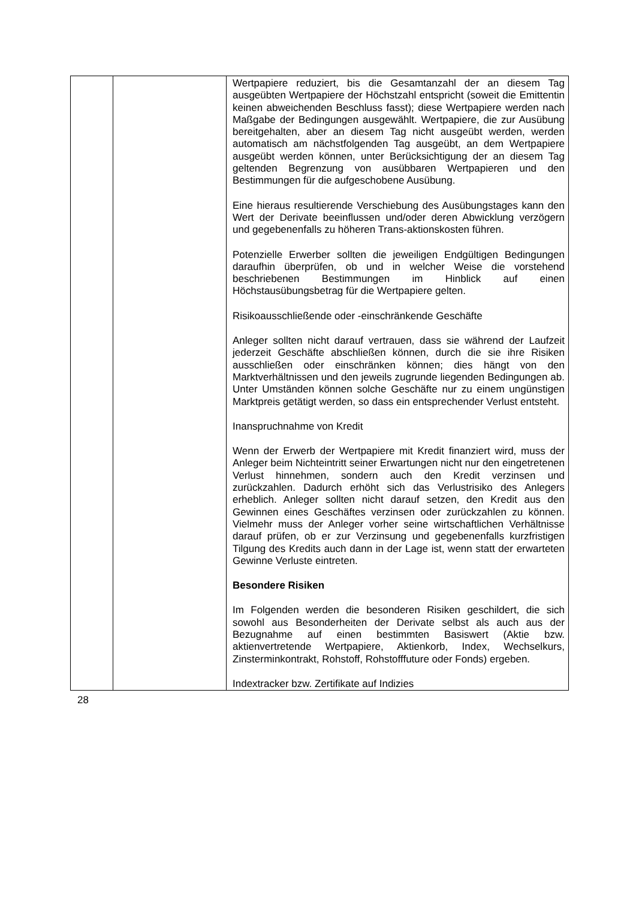| | | Wertpapiere reduziert, bis die Gesamtanzahl der an diesem Tag ausgeübten Wertpapiere der Höchstzahl entspricht (soweit die Emittentin keinen abweichenden Beschluss fasst); diese Wertpapiere werden nach Maßgabe der Bedingungen ausgewählt. Wertpapiere, die zur Ausübung bereitgehalten, aber an diesem Tag nicht ausgeübt werden, werden automatisch am nächstfolgenden Tag ausgeübt, an dem Wertpapiere ausgeübt werden können, unter Berücksichtigung der an diesem Tag geltenden Begrenzung von ausübbaren Wertpapieren und den Bestimmungen für die aufgeschobene Ausübung. Eine hieraus resultierende Verschiebung des Ausübungstages kann den Wert der Derivate beeinflussen und/oder deren Abwicklung verzögern und gegebenenfalls zu höheren Trans-aktionskosten führen. Potenzielle Erwerber sollten die jeweiligen Endgültigen Bedingungen daraufhin überprüfen, ob und in welcher Weise die vorstehend beschriebenen Bestimmungen im Hinblick auf einen Höchstausübungsbetrag für die Wertpapiere gelten. Risikoausschließende oder -einschränkende Geschäfte Anleger sollten nicht darauf vertrauen, dass sie während der Laufzeit jederzeit Geschäfte abschließen können, durch die sie ihre Risiken ausschließen oder einschränken können; dies hängt von den Marktverhältnissen und den jeweils zugrunde liegenden Bedingungen ab. Unter Umständen können solche Geschäfte nur zu einem ungünstigen Marktpreis getätigt werden, so dass ein entsprechender Verlust entsteht. Inanspruchnahme von Kredit Wenn der Erwerb der Wertpapiere mit Kredit finanziert wird, muss der Anleger beim Nichteintritt seiner Erwartungen nicht nur den eingetretenen Verlust hinnehmen, sondern auch den Kredit verzinsen und zurückzahlen. Dadurch erhöht sich das Verlustrisiko des Anlegers erheblich. Anleger sollten nicht darauf setzen, den Kredit aus den Gewinnen eines Geschäftes verzinsen oder zurückzahlen zu können. Vielmehr muss der Anleger vorher seine wirtschaftlichen Verhältnisse darauf prüfen, ob er zur Verzinsung und gegebenenfalls kurzfristigen Tilgung des Kredits auch dann in der Lage ist, wenn statt der erwarteten Gewinne Verluste eintreten. Besondere Risiken Im Folgenden werden die besonderen Risiken geschildert, die sich sowohl aus Besonderheiten der Derivate selbst als auch aus der Bezugnahme auf einen bestimmten Basiswert (Aktie bzw. aktienvertretende Wertpapiere, Aktienkorb, Index, Wechselkurs, Zinsterminkontrakt, Rohstoff, Rohstofffuture oder Fonds) ergeben. Indextracker bzw. Zertifikate auf Indizies |
28